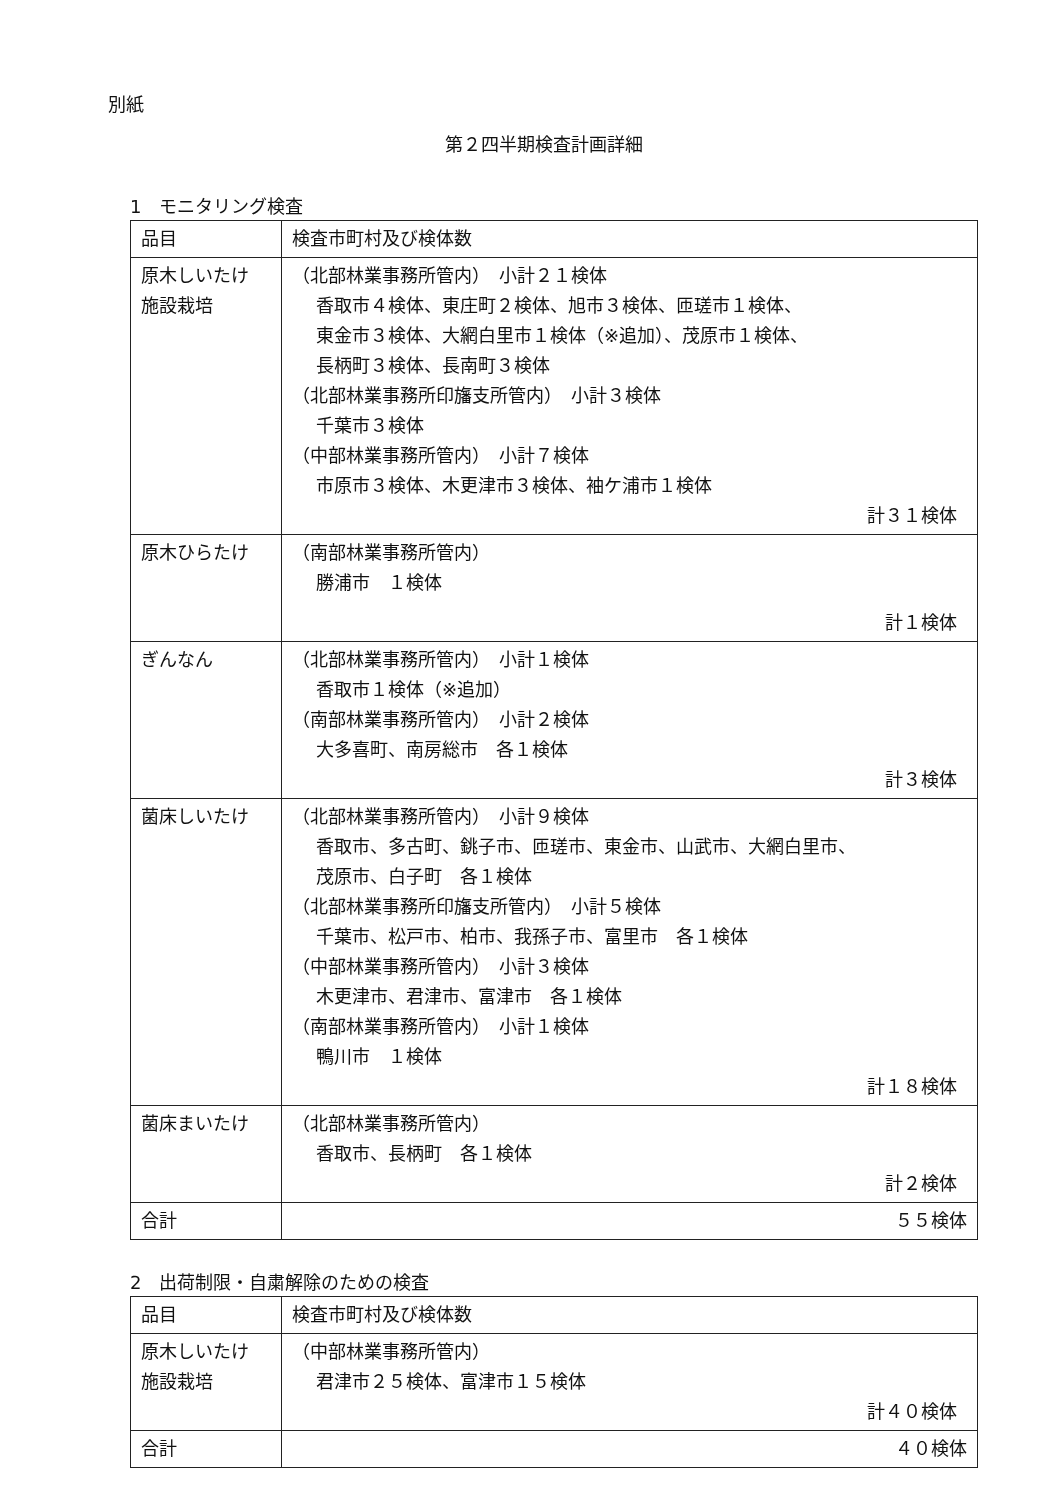別紙
第２四半期検査計画詳細
1　モニタリング検査
| 品目 | 検査市町村及び検体数 |
| --- | --- |
| 原木しいたけ 施設栽培 | （北部林業事務所管内） 小計２１検体 香取市４検体、東庄町２検体、旭市３検体、匝瑳市１検体、 東金市３検体、大網白里市１検体（※追加）、茂原市１検体、 長柄町３検体、長南町３検体 （北部林業事務所印旛支所管内） 小計３検体 千葉市３検体 （中部林業事務所管内） 小計７検体 市原市３検体、木更津市３検体、袖ケ浦市１検体 計３１検体 |
| 原木ひらたけ | （南部林業事務所管内） 勝浦市 １検体 計１検体 |
| ぎんなん | （北部林業事務所管内） 小計１検体 香取市１検体（※追加） （南部林業事務所管内） 小計２検体 大多喜町、南房総市 各１検体 計３検体 |
| 菌床しいたけ | （北部林業事務所管内） 小計９検体 香取市、多古町、銚子市、匝瑳市、東金市、山武市、大網白里市、 茂原市、白子町 各１検体 （北部林業事務所印旛支所管内） 小計５検体 千葉市、松戸市、柏市、我孫子市、富里市 各１検体 （中部林業事務所管内） 小計３検体 木更津市、君津市、富津市 各１検体 （南部林業事務所管内） 小計１検体 鴨川市 １検体 計１８検体 |
| 菌床まいたけ | （北部林業事務所管内） 香取市、長柄町 各１検体 計２検体 |
| 合計 | ５５検体 |
2　出荷制限・自粛解除のための検査
| 品目 | 検査市町村及び検体数 |
| --- | --- |
| 原木しいたけ 施設栽培 | （中部林業事務所管内） 君津市２５検体、富津市１５検体 計４０検体 |
| 合計 | ４０検体 |